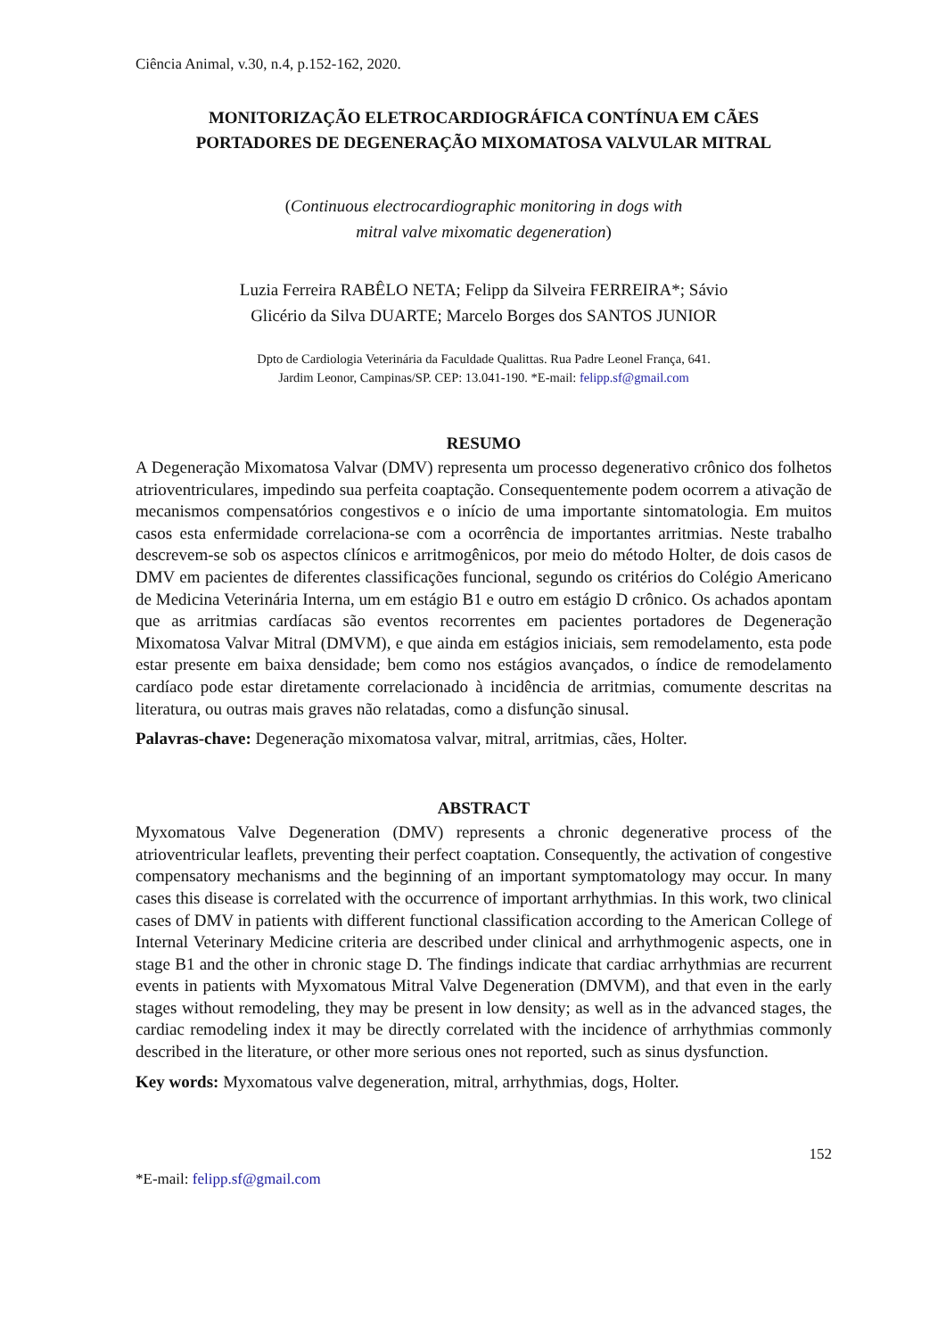Ciência Animal, v.30, n.4, p.152-162, 2020.
MONITORIZAÇÃO ELETROCARDIOGRÁFICA CONTÍNUA EM CÃES
PORTADORES DE DEGENERAÇÃO MIXOMATOSA VALVULAR MITRAL
(Continuous electrocardiographic monitoring in dogs with
mitral valve mixomatic degeneration)
Luzia Ferreira RABÊLO NETA; Felipp da Silveira FERREIRA*; Sávio
Glicério da Silva DUARTE; Marcelo Borges dos SANTOS JUNIOR
Dpto de Cardiologia Veterinária da Faculdade Qualittas. Rua Padre Leonel França, 641.
Jardim Leonor, Campinas/SP. CEP: 13.041-190. *E-mail: felipp.sf@gmail.com
RESUMO
A Degeneração Mixomatosa Valvar (DMV) representa um processo degenerativo crônico dos folhetos atrioventriculares, impedindo sua perfeita coaptação. Consequentemente podem ocorrem a ativação de mecanismos compensatórios congestivos e o início de uma importante sintomatologia. Em muitos casos esta enfermidade correlaciona-se com a ocorrência de importantes arritmias. Neste trabalho descrevem-se sob os aspectos clínicos e arritmogênicos, por meio do método Holter, de dois casos de DMV em pacientes de diferentes classificações funcional, segundo os critérios do Colégio Americano de Medicina Veterinária Interna, um em estágio B1 e outro em estágio D crônico. Os achados apontam que as arritmias cardíacas são eventos recorrentes em pacientes portadores de Degeneração Mixomatosa Valvar Mitral (DMVM), e que ainda em estágios iniciais, sem remodelamento, esta pode estar presente em baixa densidade; bem como nos estágios avançados, o índice de remodelamento cardíaco pode estar diretamente correlacionado à incidência de arritmias, comumente descritas na literatura, ou outras mais graves não relatadas, como a disfunção sinusal.
Palavras-chave: Degeneração mixomatosa valvar, mitral, arritmias, cães, Holter.
ABSTRACT
Myxomatous Valve Degeneration (DMV) represents a chronic degenerative process of the atrioventricular leaflets, preventing their perfect coaptation. Consequently, the activation of congestive compensatory mechanisms and the beginning of an important symptomatology may occur. In many cases this disease is correlated with the occurrence of important arrhythmias. In this work, two clinical cases of DMV in patients with different functional classification according to the American College of Internal Veterinary Medicine criteria are described under clinical and arrhythmogenic aspects, one in stage B1 and the other in chronic stage D. The findings indicate that cardiac arrhythmias are recurrent events in patients with Myxomatous Mitral Valve Degeneration (DMVM), and that even in the early stages without remodeling, they may be present in low density; as well as in the advanced stages, the cardiac remodeling index it may be directly correlated with the incidence of arrhythmias commonly described in the literature, or other more serious ones not reported, such as sinus dysfunction.
Key words: Myxomatous valve degeneration, mitral, arrhythmias, dogs, Holter.
152
*E-mail: felipp.sf@gmail.com